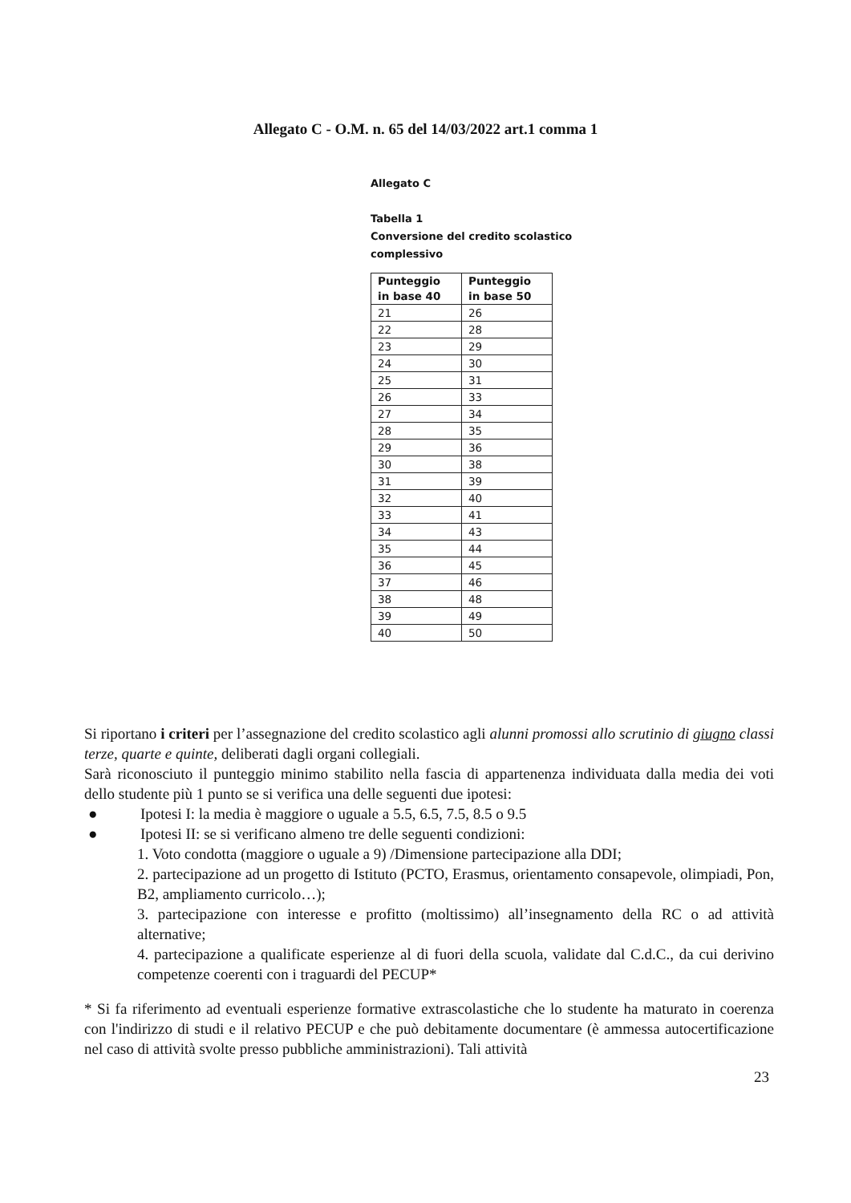Allegato C - O.M. n. 65 del 14/03/2022 art.1 comma 1
Allegato C
Tabella 1
Conversione del credito scolastico
complessivo
| Punteggio in base 40 | Punteggio in base 50 |
| --- | --- |
| 21 | 26 |
| 22 | 28 |
| 23 | 29 |
| 24 | 30 |
| 25 | 31 |
| 26 | 33 |
| 27 | 34 |
| 28 | 35 |
| 29 | 36 |
| 30 | 38 |
| 31 | 39 |
| 32 | 40 |
| 33 | 41 |
| 34 | 43 |
| 35 | 44 |
| 36 | 45 |
| 37 | 46 |
| 38 | 48 |
| 39 | 49 |
| 40 | 50 |
Si riportano i criteri per l’assegnazione del credito scolastico agli alunni promossi allo scrutinio di giugno classi terze, quarte e quinte, deliberati dagli organi collegiali.
Sarà riconosciuto il punteggio minimo stabilito nella fascia di appartenenza individuata dalla media dei voti dello studente più 1 punto se si verifica una delle seguenti due ipotesi:
● Ipotesi I: la media è maggiore o uguale a 5.5, 6.5, 7.5, 8.5 o 9.5
● Ipotesi II: se si verificano almeno tre delle seguenti condizioni:
1. Voto condotta (maggiore o uguale a 9) /Dimensione partecipazione alla DDI;
2. partecipazione ad un progetto di Istituto (PCTO, Erasmus, orientamento consapevole, olimpiadi, Pon, B2, ampliamento curricolo…);
3. partecipazione con interesse e profitto (moltissimo) all’insegnamento della RC o ad attività alternative;
4. partecipazione a qualificate esperienze al di fuori della scuola, validate dal C.d.C., da cui derivino competenze coerenti con i traguardi del PECUP*
* Si fa riferimento ad eventuali esperienze formative extrascolastiche che lo studente ha maturato in coerenza con l'indirizzo di studi e il relativo PECUP e che può debitamente documentare (è ammessa autocertificazione nel caso di attività svolte presso pubbliche amministrazioni). Tali attività
23